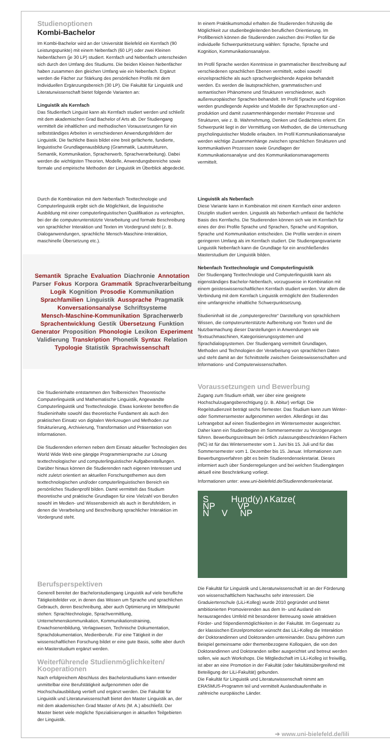Studienoptionen
Kombi-Bachelor
Im Kombi-Bachelor wird an der Universität Bielefeld ein Kernfach (90 Leistungspunkte) mit einem Nebenfach (60 LP) oder zwei Kleinen Nebenfächern (je 30 LP) studiert. Kernfach und Nebenfach unterscheiden sich durch den Umfang des Studiums. Die beiden Kleinen Nebenfächer haben zusammen den gleichen Umfang wie ein Nebenfach. Ergänzt werden die Fächer zur Stärkung des persönlichen Profils mit dem Individuellen Ergänzungsbereich (30 LP). Die Fakultät für Linguistik und Literaturwissenschaft bietet folgende Varianten an:
Linguistik als Kernfach
Das Studienfach Linguist kann als Kernfach studiert werden und schließt mit dem akademischen Grad Bachelor of Arts ab. Der Studiengang vermittelt die inhaltlichen und methodischen Voraussetzungen für ein selbstständiges Arbeiten in verschiedenen Anwendungsfeldern der Linguistik. Die fachliche Basis bildet eine breit gefächerte, fundierte, linguistische Grundlagenausbildung (Grammatik, Lautstrukturen, Semantik, Kommunikation, Spracherwerb, Sprachverarbeitung). Dabei werden die wichtigsten Theorien, Modelle, Anwendungsbereiche sowie formale und empirische Methoden der Linguistik im Überblick abgedeckt.
Durch die Kombination mit dem Nebenfach Texttechnologie und Computerlinguistik ergibt sich die Möglichkeit, die linguistische Ausbildung mit einer computerlinguistischen Qualifikation zu verknüpfen, bei der die computerunterstützte Verarbeitung und formale Beschreibung von sprachlicher Interaktion und Texten im Vordergrund steht (z. B. Dialoganwendungen, sprachliche Mensch-Maschine-Interaktion, maschinelle Übersetzung etc.).
Semantik Sprache Evaluation Diachronie Annotation Parser Fokus Korpora Grammatik Sprachverarbeitung Logik Kognition Prosodie Kommunikation Sprachfamilien Linguistik Aussprache Pragmatik Konversationsanalyse Schriftsysteme Mensch-Maschine-Kommunikation Spracherwerb Sprachentwicklung Gestik Übersetzung Funktion Generator Proposition Phonologie Lexikon Experiment Validierung Transkription Phonetik Syntax Relation Typologie Statistik Sprachwissenschaft
Die Studieninhalte entstammen den Teilbereichen Theoretische Computerlinguistik und Mathematische Linguistik, Angewandte Computerlinguistik und Texttechnologie. Etwas konkreter betreffen die Studieninhalte sowohl das theoretische Fundament als auch den praktischen Einsatz von digitalen Werkzeugen und Methoden zur Strukturierung, Archivierung, Transformation und Präsentation von Informationen.
Die Studierenden erlernen neben dem Einsatz aktueller Technologien des World Wide Web eine gängige Programmiersprache zur Lösung texttechnologischer und computerlinguistischer Aufgabenstellungen. Darüber hinaus können die Studierenden nach eigenen Interessen und nicht zuletzt orientiert an aktuellen Forschungsthemen aus dem texttechnologischen und/oder computerlinguistischen Bereich ein persönliches Studienprofil bilden. Damit vermittelt das Studium theoretische und praktische Grundlagen für eine Vielzahl von Berufen sowohl im Medien- und Wissensbereich als auch in Berufsfeldern, in denen die Verarbeitung und Beschreibung sprachlicher Interaktion im Vordergrund steht.
Berufsperspektiven
Generell bereitet der Bachelorstudiengang Linguistik auf viele berufliche Tätigkeitsfelder vor, in denen das Wissen um Sprache und sprachlichen Gebrauch, deren Beschreibung, aber auch Optimierung im Mittelpunkt stehen: Sprachtechnologie, Sprachvermittlung, Unternehmenskommunikation, Kommunikationstraining, Erwachsenenbildung, Verlagswesen, Technische Dokumentation, Sprachdokumentation, Medienberufe. Für eine Tätigkeit in der wissenschaftlichen Forschung bildet er eine gute Basis, sollte aber durch ein Masterstudium ergänzt werden.
Weiterführende Studienmöglichkeiten/ Kooperationen
Nach erfolgreichem Abschluss des Bachelorstudiums kann entweder unmittelbar eine Berufstätigkeit aufgenommen oder die Hochschulausbildung vertieft und ergänzt werden. Die Fakultät für Linguistik und Literaturwissenschaft bietet den Master Linguistik an, der mit dem akademischen Grad Master of Arts (M. A.) abschließt. Der Master bietet viele mögliche Spezialisierungen in aktuellen Teilgebieten der Linguistik.
In einem Praktikumsmodul erhalten die Studierenden frühzeitig die Möglichkeit zur studienbegleitenden beruflichen Orientierung. Im Profilbereich können die Studierenden zwischen drei Profilen für die individuelle Schwerpunktsetzung wählen: Sprache, Sprache und Kognition, Kommunikationsanalyse.
Im Profil Sprache werden Kenntnisse in grammatischer Beschreibung auf verschiedenen sprachlichen Ebenen vermittelt, wobei sowohl einzelsprachliche als auch sprachvergleichende Aspekte behandelt werden. Es werden die lautsprachlichen, grammatischen und semantischen Phänomene und Strukturen verschiedener, auch außereuropäischer Sprachen behandelt. Im Profil Sprache und Kognition werden grundlegende Aspekte und Modelle der Sprachrezeption und -produktion und damit zusammenhängender mentaler Prozesse und Strukturen, wie z. B. Wahrnehmung, Denken und Gedächtnis erlernt. Ein Schwerpunkt liegt in der Vermittlung von Methoden, die die Untersuchung psycholinguistischer Modelle erlauben. Im Profil Kommunikationsanalyse werden wichtige Zusammenhänge zwischen sprachlichen Strukturen und kommunikativen Prozessen sowie Grundlagen der Kommunikationsanalyse und des Kommunikationsmanagements vermittelt.
Linguistik als Nebenfach
Diese Variante kann in Kombination mit einem Kernfach einer anderen Disziplin studiert werden. Linguistik als Nebenfach umfasst die fachliche Basis des Kernfachs. Die Studierenden können sich wie im Kernfach für eines der drei Profile Sprache und Sprachen, Sprache und Kognition, Sprache und Kommunikation entscheiden. Die Profile werden in einem geringeren Umfang als im Kernfach studiert. Die Studiengangsvariante Linguistik Nebenfach kann die Grundlage für ein anschließendes Masterstudium der Linguistik bilden.
Nebenfach Texttechnologie und Computerlinguistik
Der Studiengang Texttechnologie und Computerlinguistik kann als eigenständiges Bachelor-Nebenfach, vorzugsweise in Kombination mit einem geisteswissenschaftlichen Kernfach studiert werden. Vor allem die Verbindung mit dem Kernfach Linguistik ermöglicht den Studierenden eine umfangreiche inhaltliche Schwerpunktsetzung.
Studieninhalt ist die „computergerechte“ Darstellung von sprachlichem Wissen, die computerunterstützte Aufbereitung von Texten und die Nutzbarmachung dieser Darstellungen in Anwendungen wie Textsuchmaschinen, Kategorisierungssystemen und Sprachdialogsystemen. Der Studiengang vermittelt Grundlagen, Methoden und Technologien der Verarbeitung von sprachlichen Daten und steht damit an der Schnittstelle zwischen Geisteswissenschaften und Informations- und Computerwissenschaften.
Voraussetzungen und Bewerbung
Zugang zum Studium erhält, wer über eine geeignete Hochschulzugangsberechtigung (z. B. Abitur) verfügt. Die Regelstudienzeit beträgt sechs Semester. Das Studium kann zum Winter- oder Sommersemester aufgenommen werden. Allerdings ist das Lehrangebot auf einen Studienbeginn im Wintersemester ausgerichtet. Daher kann ein Studienbeginn im Sommersemester zu Verzögerungen führen. Bewerbungszeitraum bei örtlich zulassungsbeschränkten Fächern (NC) ist für das Wintersemester vom 1. Juni bis 15. Juli und für das Sommersemester vom 1. Dezember bis 15. Januar. Informationen zum Bewerbungsverfahren gibt es beim Studierendensekretariat. Dieses informiert auch über Sonderregelungen und bei welchen Studiengängen aktuell eine Beschränkung vorliegt.
Informationen unter: www.uni-bielefeld.de/Studierendensekretariat.
S Hund(y)∧Katze(
NP VP
N V NP
Die Fakultät für Linguistik und Literaturwissenschaft ist an der Förderung von wissenschaftlichem Nachwuchs sehr interessiert. Die Graduiertenschule (LiLi-Kolleg) wurde 2010 gegründet und bietet ambitionierten Promovierenden aus dem In- und Ausland ein herausragendes Umfeld mit besonderer Betreuung sowie attraktiven Förder- und Stipendienmöglichkeiten in der Fakultät. Im Gegensatz zu der klassischen Einzelpromotion wünscht das LiLi-Kolleg die Interaktion der Doktorandinnen und Doktoranden untereinander. Dazu gehören zum Beispiel gemeinsame oder themenbezogene Kolloquien, die von den Doktorandinnen und Doktoranden selber ausgerichtet und betreut werden sollen, wie auch Workshops. Die Mitgliedschaft im LiLi-Kolleg ist freiwillig, ist aber an eine Promotion in der Fakultät (oder fakultätsübergreifend mit Beteiligung der LiLi-Fakultät) gebunden.
Die Fakultät für Linguistik und Literaturwissenschaft nimmt am ERASMUS-Programm teil und vermittelt Auslandsaufenthalte in zahlreiche europäische Länder.
➔ www.uni-bielefeld.de/lili